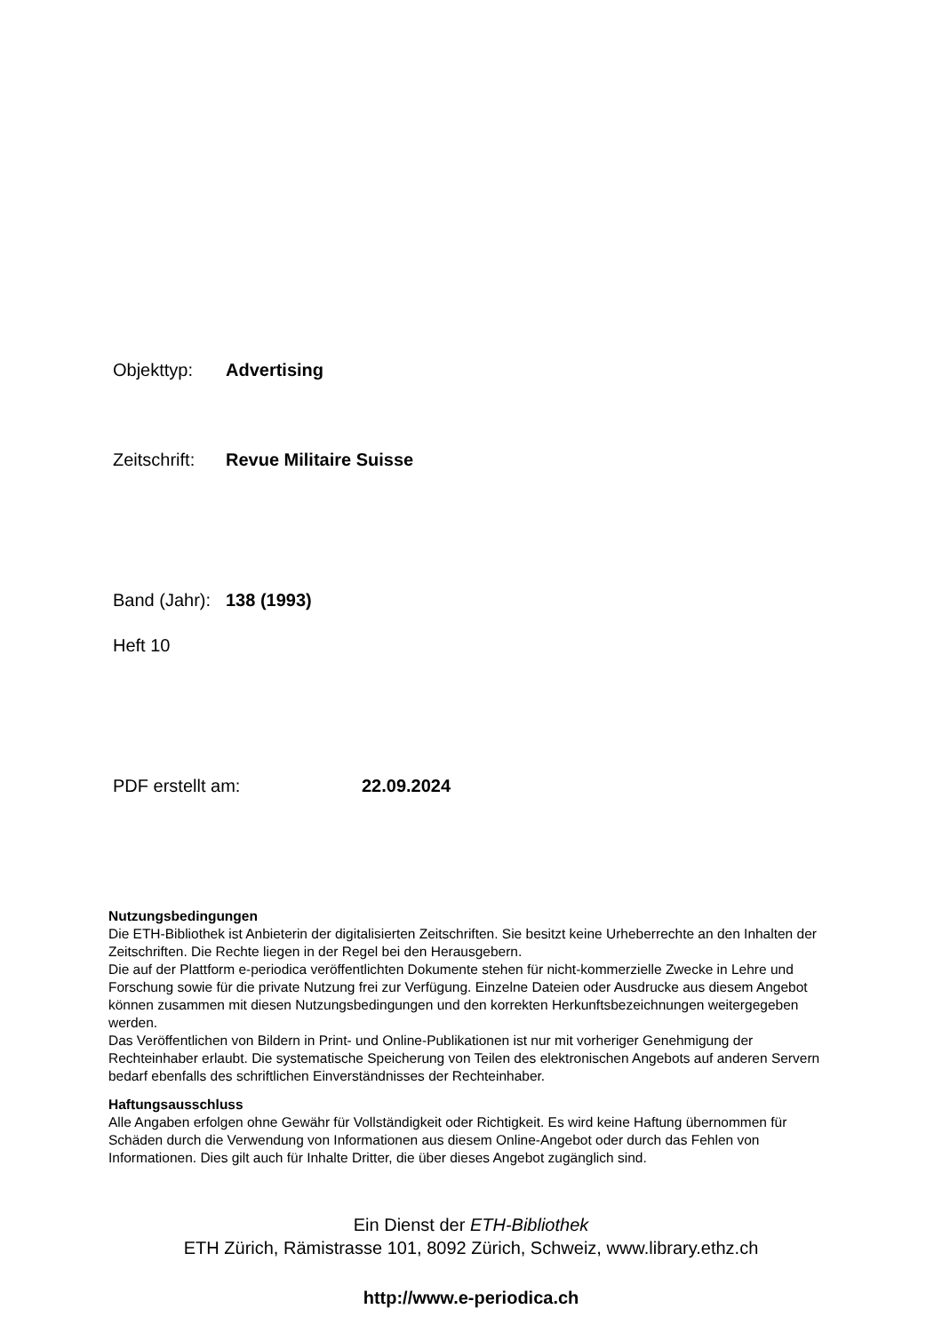Objekttyp: Advertising
Zeitschrift: Revue Militaire Suisse
Band (Jahr): 138 (1993)
Heft 10
PDF erstellt am: 22.09.2024
Nutzungsbedingungen
Die ETH-Bibliothek ist Anbieterin der digitalisierten Zeitschriften. Sie besitzt keine Urheberrechte an den Inhalten der Zeitschriften. Die Rechte liegen in der Regel bei den Herausgebern.
Die auf der Plattform e-periodica veröffentlichten Dokumente stehen für nicht-kommerzielle Zwecke in Lehre und Forschung sowie für die private Nutzung frei zur Verfügung. Einzelne Dateien oder Ausdrucke aus diesem Angebot können zusammen mit diesen Nutzungsbedingungen und den korrekten Herkunftsbezeichnungen weitergegeben werden.
Das Veröffentlichen von Bildern in Print- und Online-Publikationen ist nur mit vorheriger Genehmigung der Rechteinhaber erlaubt. Die systematische Speicherung von Teilen des elektronischen Angebots auf anderen Servern bedarf ebenfalls des schriftlichen Einverständnisses der Rechteinhaber.
Haftungsausschluss
Alle Angaben erfolgen ohne Gewähr für Vollständigkeit oder Richtigkeit. Es wird keine Haftung übernommen für Schäden durch die Verwendung von Informationen aus diesem Online-Angebot oder durch das Fehlen von Informationen. Dies gilt auch für Inhalte Dritter, die über dieses Angebot zugänglich sind.
Ein Dienst der ETH-Bibliothek
ETH Zürich, Rämistrasse 101, 8092 Zürich, Schweiz, www.library.ethz.ch
http://www.e-periodica.ch